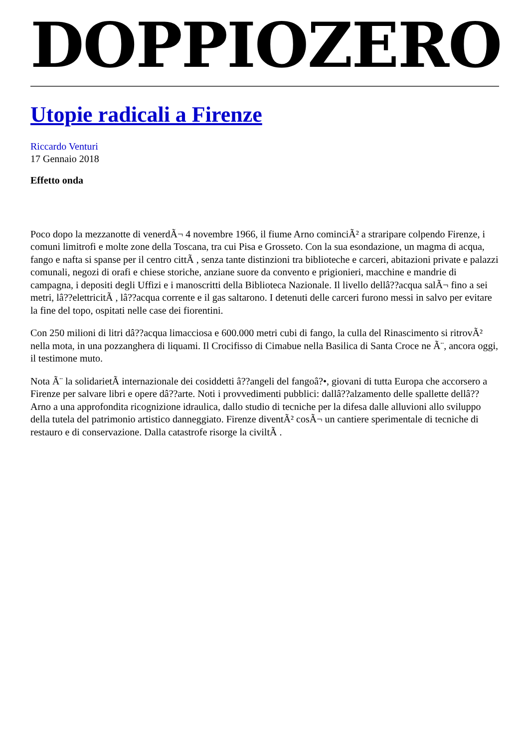DOPPIOZERO
Utopie radicali a Firenze
Riccardo Venturi
17 Gennaio 2018
Effetto onda
Poco dopo la mezzanotte di venerdÃ¬ 4 novembre 1966, il fiume Arno cominciÃ² a straripare colpendo Firenze, i comuni limitrofi e molte zone della Toscana, tra cui Pisa e Grosseto. Con la sua esondazione, un magma di acqua, fango e nafta si spanse per il centro cittÃ , senza tante distinzioni tra biblioteche e carceri, abitazioni private e palazzi comunali, negozi di orafi e chiese storiche, anziane suore da convento e prigionieri, macchine e mandrie di campagna, i depositi degli Uffizi e i manoscritti della Biblioteca Nazionale. Il livello dellâ??acqua salÃ¬ fino a sei metri, lâ??elettricitÃ , lâ??acqua corrente e il gas saltarono. I detenuti delle carceri furono messi in salvo per evitare la fine del topo, ospitati nelle case dei fiorentini.
Con 250 milioni di litri dâ??acqua limacciosa e 600.000 metri cubi di fango, la culla del Rinascimento si ritrovÃ² nella mota, in una pozzanghera di liquami. Il Crocifisso di Cimabue nella Basilica di Santa Croce ne Ã¨, ancora oggi, il testimone muto.
Nota Ã¨ la solidarietÃ internazionale dei cosiddetti â??angeli del fangoâ?•, giovani di tutta Europa che accorsero a Firenze per salvare libri e opere dâ??arte. Noti i provvedimenti pubblici: dallâ??alzamento delle spallette dellâ??Arno a una approfondita ricognizione idraulica, dallo studio di tecniche per la difesa dalle alluvioni allo sviluppo della tutela del patrimonio artistico danneggiato. Firenze diventÃ² cosÃ¬ un cantiere sperimentale di tecniche di restauro e di conservazione. Dalla catastrofe risorge la civiltÃ .